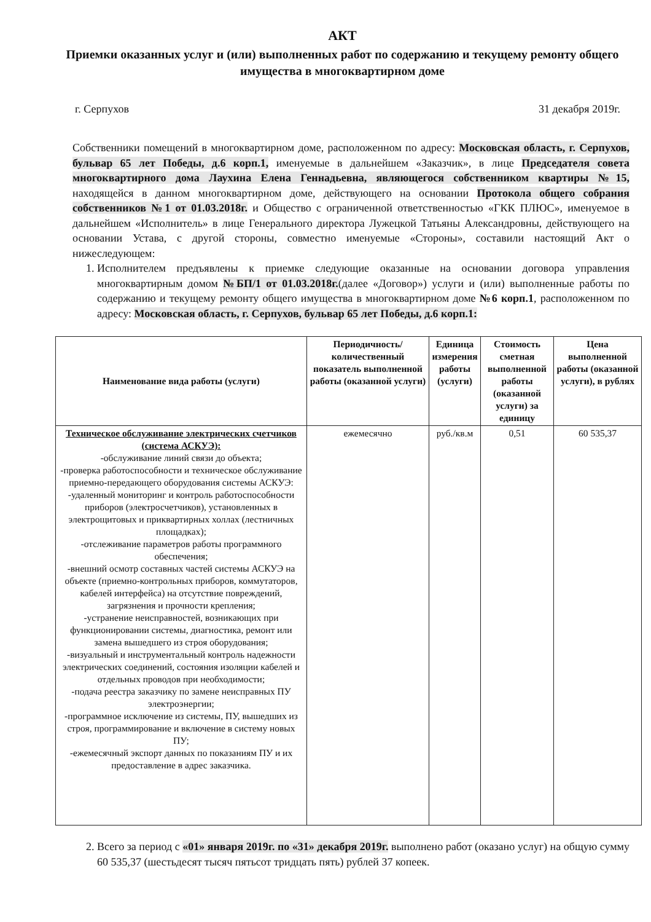АКТ
Приемки оказанных услуг и (или) выполненных работ по содержанию и текущему ремонту общего имущества в многоквартирном доме
г. Серпухов 31 декабря 2019г.
Собственники помещений в многоквартирном доме, расположенном по адресу: Московская область, г. Серпухов, бульвар 65 лет Победы, д.6 корп.1, именуемые в дальнейшем «Заказчик», в лице Председателя совета многоквартирного дома Лаухина Елена Геннадьевна, являющегося собственником квартиры №15, находящейся в данном многоквартирном доме, действующего на основании Протокола общего собрания собственников №1 от 01.03.2018г. и Общество с ограниченной ответственностью «ГКК ПЛЮС», именуемое в дальнейшем «Исполнитель» в лице Генерального директора Лужецкой Татьяны Александровны, действующего на основании Устава, с другой стороны, совместно именуемые «Стороны», составили настоящий Акт о нижеследующем:
1. Исполнителем предъявлены к приемке следующие оказанные на основании договора управления многоквартирным домом №БП/1 от 01.03.2018г.(далее «Договор») услуги и (или) выполненные работы по содержанию и текущему ремонту общего имущества в многоквартирном доме №6 корп.1, расположенном по адресу: Московская область, г. Серпухов, бульвар 65 лет Победы, д.6 корп.1:
| Наименование вида работы (услуги) | Периодичность/количественный показатель выполненной работы (оказанной услуги) | Единица измерения работы (услуги) | Стоимость сметная выполненной работы (оказанной услуги) за единицу | Цена выполненной работы (оказанной услуги), в рублях |
| --- | --- | --- | --- | --- |
| Техническое обслуживание электрических счетчиков (система АСКУЭ): -обслуживание линий связи до объекта; -проверка работоспособности и техническое обслуживание приемно-передающего оборудования системы АСКУЭ: -удаленный мониторинг и контроль работоспособности приборов (электросчетчиков), установленных в электрощитовых и приквартирных холлах (лестничных площадках); -отслеживание параметров работы программного обеспечения; -внешний осмотр составных частей системы АСКУЭ на объекте (приемно-контрольных приборов, коммутаторов, кабелей интерфейса) на отсутствие повреждений, загрязнения и прочности крепления; -устранение неисправностей, возникающих при функционировании системы, диагностика, ремонт или замена вышедшего из строя оборудования; -визуальный и инструментальный контроль надежности электрических соединений, состояния изоляции кабелей и отдельных проводов при необходимости; -подача реестра заказчику по замене неисправных ПУ электроэнергии; -программное исключение из системы, ПУ, вышедших из строя, программирование и включение в систему новых ПУ; -ежемесячный экспорт данных по показаниям ПУ и их предоставление в адрес заказчика. | ежемесячно | руб./кв.м | 0,51 | 60 535,37 |
2. Всего за период с «01» января 2019г. по «31» декабря 2019г. выполнено работ (оказано услуг) на общую сумму 60 535,37 (шестьдесят тысяч пятьсот тридцать пять) рублей 37 копеек.